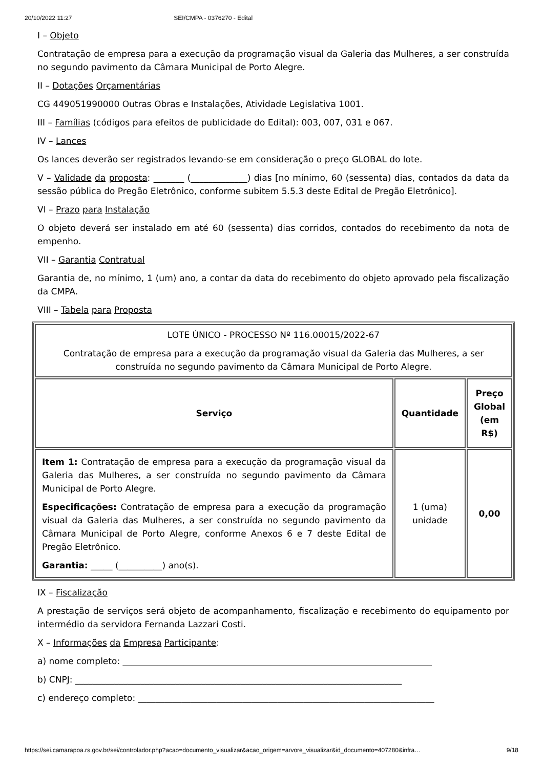20/10/2022 11:27 SEI/CMPA - 0376270 - Edital
I – Objeto
Contratação de empresa para a execução da programação visual da Galeria das Mulheres, a ser construída no segundo pavimento da Câmara Municipal de Porto Alegre.
II – Dotações Orçamentárias
CG 449051990000 Outras Obras e Instalações, Atividade Legislativa 1001.
III – Famílias (códigos para efeitos de publicidade do Edital): 003, 007, 031 e 067.
IV – Lances
Os lances deverão ser registrados levando-se em consideração o preço GLOBAL do lote.
V – Validade da proposta: _______ (_____________) dias [no mínimo, 60 (sessenta) dias, contados da data da sessão pública do Pregão Eletrônico, conforme subitem 5.5.3 deste Edital de Pregão Eletrônico].
VI – Prazo para Instalação
O objeto deverá ser instalado em até 60 (sessenta) dias corridos, contados do recebimento da nota de empenho.
VII – Garantia Contratual
Garantia de, no mínimo, 1 (um) ano, a contar da data do recebimento do objeto aprovado pela fiscalização da CMPA.
VIII – Tabela para Proposta
| LOTE ÚNICO - PROCESSO Nº 116.00015/2022-67 Contratação de empresa para a execução da programação visual da Galeria das Mulheres, a ser construída no segundo pavimento da Câmara Municipal de Porto Alegre. | | |
| Serviço | Quantidade | Preço Global (em R$) |
| Item 1: Contratação de empresa para a execução da programação visual da Galeria das Mulheres, a ser construída no segundo pavimento da Câmara Municipal de Porto Alegre. Especificações: Contratação de empresa para a execução da programação visual da Galeria das Mulheres, a ser construída no segundo pavimento da Câmara Municipal de Porto Alegre, conforme Anexos 6 e 7 deste Edital de Pregão Eletrônico. Garantia: _____ (__________) ano(s). | 1 (uma) unidade | 0,00 |
IX – Fiscalização
A prestação de serviços será objeto de acompanhamento, fiscalização e recebimento do equipamento por intermédio da servidora Fernanda Lazzari Costi.
X – Informações da Empresa Participante:
a) nome completo: _______________________________________________________________________
b) CNPJ: ___________________________________________________________________________
c) endereço completo: ____________________________________________________________________
https://sei.camarapoa.rs.gov.br/sei/controlador.php?acao=documento_visualizar&acao_origem=arvore_visualizar&id_documento=407280&infra… 9/18